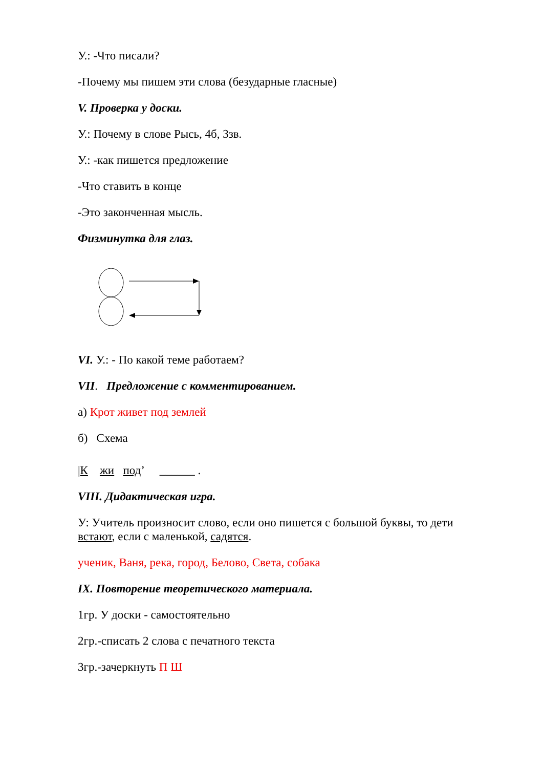У.: -Что писали?
-Почему мы пишем эти слова (безударные гласные)
V. Проверка у доски.
У.: Почему в слове Рысь, 4б, 3зв.
У.: -как пишется предложение
-Что ставить в конце
-Это законченная мысль.
Физминутка для глаз.
VI. У.: - По какой теме работаем?
VII. Предложение с комментированием.
а) Крот живет под землей
б) Схема
|К жи под’ ______ .
VIII. Дидактическая игра.
У: Учитель произносит слово, если оно пишется с большой буквы, то дети встают, если с маленькой, садятся.
ученик, Ваня, река, город, Белово, Света, собака
IX. Повторение теоретического материала.
1гр. У доски - самостоятельно
2гр.-списать 2 слова с печатного текста
3гр.-зачеркнуть П Ш